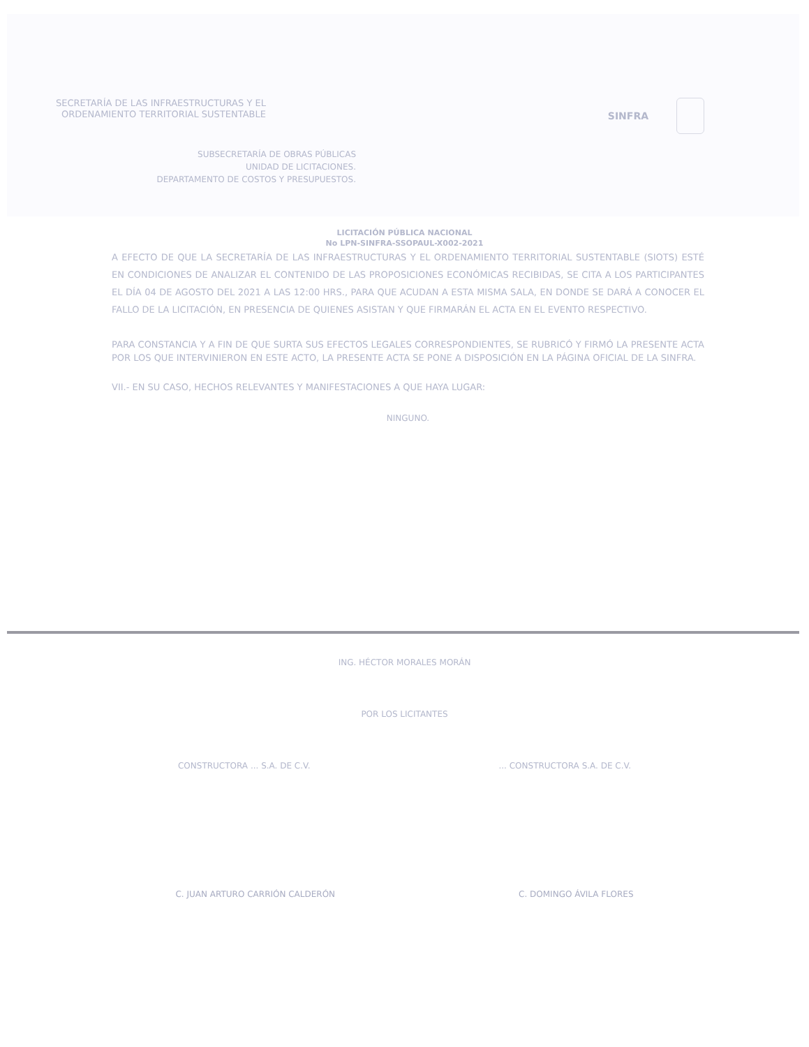SECRETARÍA DE LAS INFRAESTRUCTURAS Y EL
ORDENAMIENTO TERRITORIAL SUSTENTABLE
SINFRA
SUBSECRETARÍA DE OBRAS PÚBLICAS
UNIDAD DE LICITACIONES.
DEPARTAMENTO DE COSTOS Y PRESUPUESTOS.
LICITACIÓN PÚBLICA NACIONAL
No LPN-SINFRA-SSOPAUL-X002-2021
A EFECTO DE QUE LA SECRETARÍA DE LAS INFRAESTRUCTURAS Y EL ORDENAMIENTO TERRITORIAL SUSTENTABLE (SIOTS) ESTÉ EN CONDICIONES DE ANALIZAR EL CONTENIDO DE LAS PROPOSICIONES ECONÓMICAS RECIBIDAS, SE CITA A LOS PARTICIPANTES EL DÍA 04 DE AGOSTO DEL 2021 A LAS 12:00 HRS., PARA QUE ACUDAN A ESTA MISMA SALA, EN DONDE SE DARÁ A CONOCER EL FALLO DE LA LICITACIÓN, EN PRESENCIA DE QUIENES ASISTAN Y QUE FIRMARÁN EL ACTA EN EL EVENTO RESPECTIVO.
PARA CONSTANCIA Y A FIN DE QUE SURTA SUS EFECTOS LEGALES CORRESPONDIENTES, SE RUBRICÓ Y FIRMÓ LA PRESENTE ACTA POR LOS QUE INTERVINIERON EN ESTE ACTO, LA PRESENTE ACTA SE PONE A DISPOSICIÓN EN LA PÁGINA OFICIAL DE LA SINFRA.
VII.- EN SU CASO, HECHOS RELEVANTES Y MANIFESTACIONES A QUE HAYA LUGAR:
NINGUNO.
ING. HÉCTOR MORALES MORÁN
POR LOS LICITANTES
CONSTRUCTORA ... S.A. DE C.V.... CONSTRUCTORA S.A. DE C.V.
C. JUAN ARTURO CARRIÓN CALDERÓN C. DOMINGO ÁVILA FLORES